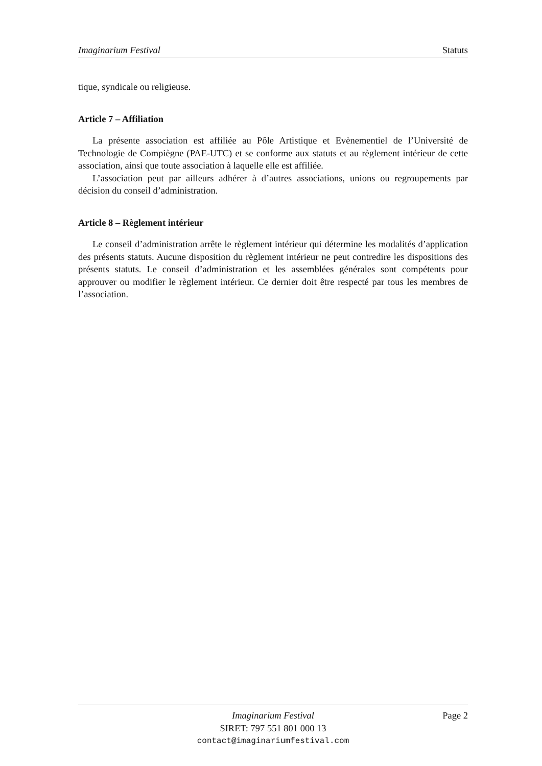Imaginarium Festival Statuts
tique, syndicale ou religieuse.
Article 7 – Affiliation
La présente association est affiliée au Pôle Artistique et Evènementiel de l’Université de Technologie de Compiègne (PAE-UTC) et se conforme aux statuts et au règlement intérieur de cette association, ainsi que toute association à laquelle elle est affiliée.
L’association peut par ailleurs adhérer à d’autres associations, unions ou regroupements par décision du conseil d’administration.
Article 8 – Règlement intérieur
Le conseil d’administration arrête le règlement intérieur qui détermine les modalités d’application des présents statuts. Aucune disposition du règlement intérieur ne peut contredire les dispositions des présents statuts. Le conseil d’administration et les assemblées générales sont compétents pour approuver ou modifier le règlement intérieur. Ce dernier doit être respecté par tous les membres de l’association.
Imaginarium Festival
SIRET: 797 551 801 000 13
contact@imaginariumfestival.com
Page 2